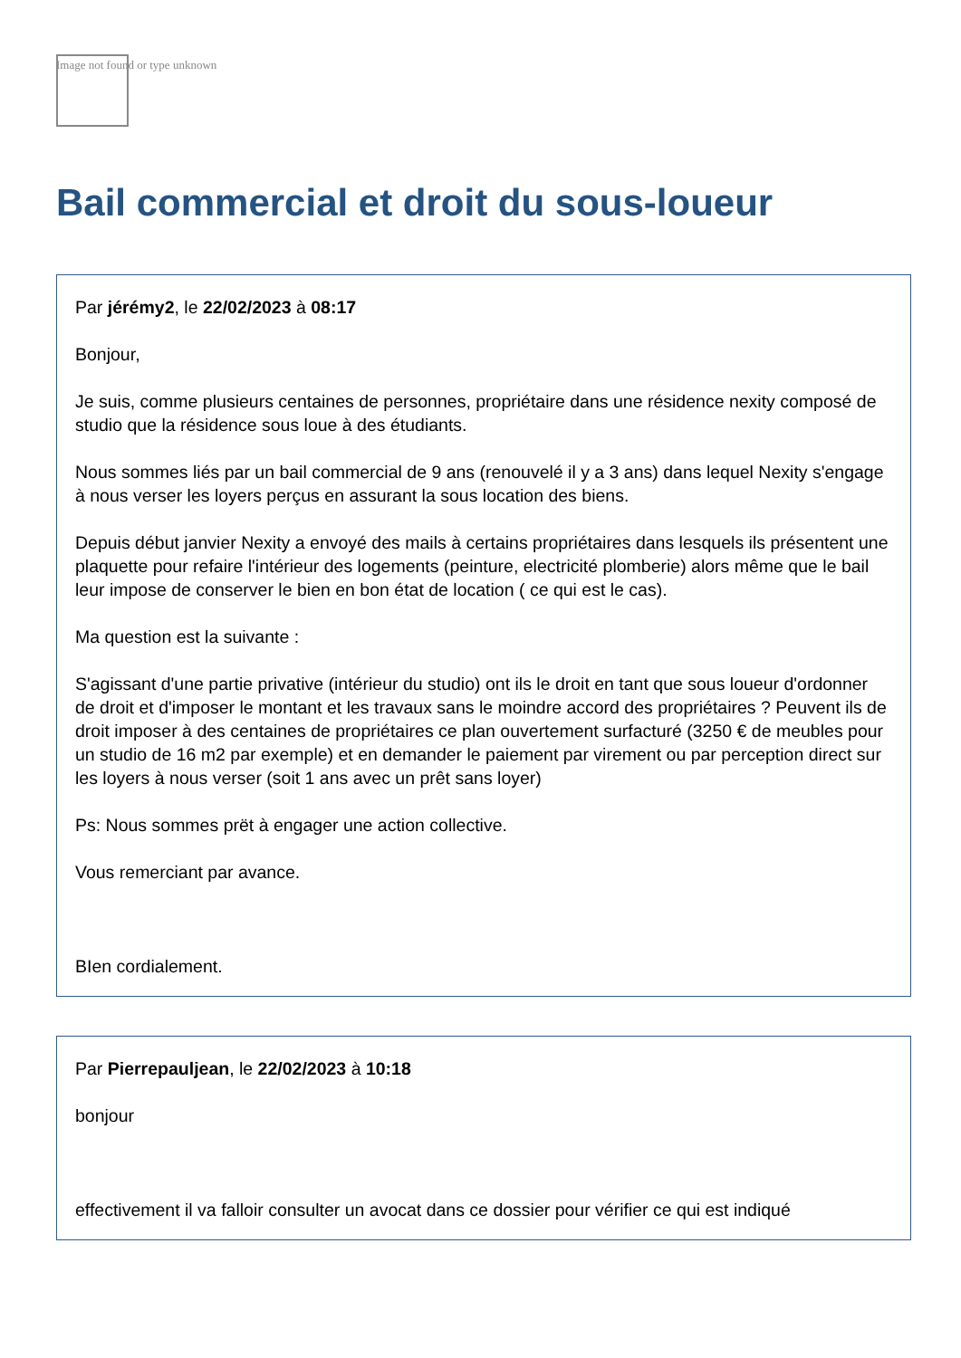Image not found or type unknown
Bail commercial et droit du sous-loueur
Par jérémy2, le 22/02/2023 à 08:17
Bonjour,
Je suis, comme plusieurs centaines de personnes, propriétaire dans une résidence nexity composé de studio que la résidence sous loue à des étudiants.
Nous sommes liés par un bail commercial de 9 ans (renouvelé il y a 3 ans) dans lequel Nexity s'engage à nous verser les loyers perçus en assurant la sous location des biens.
Depuis début janvier Nexity a envoyé des mails à certains propriétaires dans lesquels ils présentent une plaquette pour refaire l'intérieur des logements (peinture, electricité plomberie) alors même que le bail leur impose de conserver le bien en bon état de location ( ce qui est le cas).
Ma question est la suivante :
S'agissant d'une partie privative (intérieur du studio) ont ils le droit en tant que sous loueur d'ordonner de droit et d'imposer le montant et les travaux sans le moindre accord des propriétaires ? Peuvent ils de droit imposer à des centaines de propriétaires ce plan ouvertement surfacturé (3250 € de meubles pour un studio de 16 m2 par exemple) et en demander le paiement par virement ou par perception direct sur les loyers à nous verser (soit 1 ans avec un prêt sans loyer)
Ps: Nous sommes prët à engager une action collective.
Vous remerciant par avance.
BIen cordialement.
Par Pierrepauljean, le 22/02/2023 à 10:18
bonjour
effectivement il va falloir consulter un avocat dans ce dossier pour vérifier ce qui est indiqué